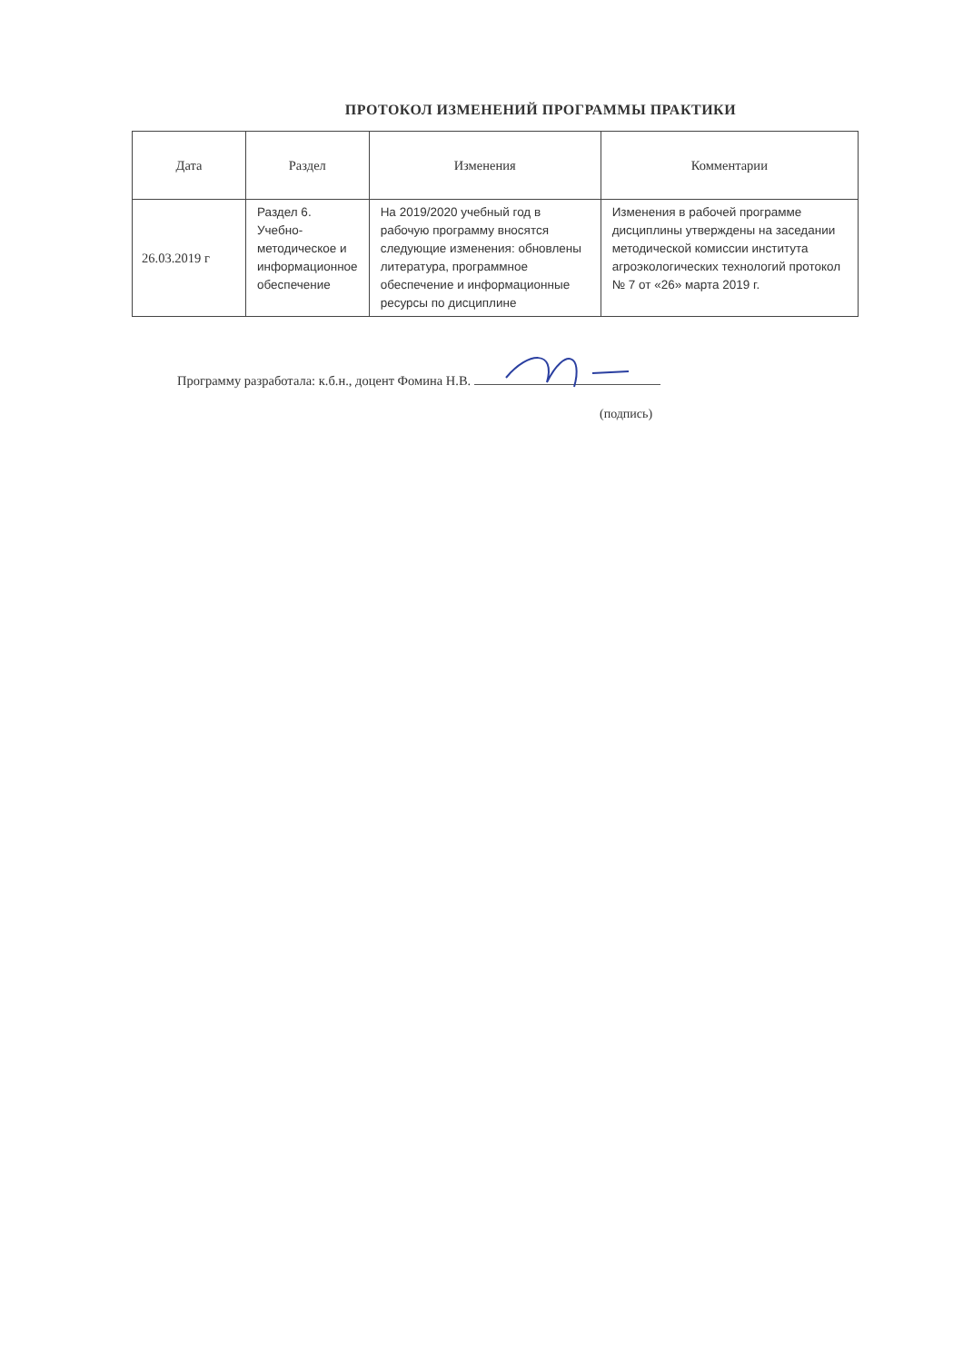ПРОТОКОЛ ИЗМЕНЕНИЙ ПРОГРАММЫ ПРАКТИКИ
| Дата | Раздел | Изменения | Комментарии |
| --- | --- | --- | --- |
| 26.03.2019 г | Раздел 6. Учебно-методическое и информационное обеспечение | На 2019/2020 учебный год в рабочую программу вносятся следующие изменения: обновлены литература, программное обеспечение и информационные ресурсы по дисциплине | Изменения в рабочей программе дисциплины утверждены на заседании методической комиссии института агроэкологических технологий протокол № 7 от «26» марта 2019 г. |
Программу разработала: к.б.н., доцент Фомина Н.В.
(подпись)